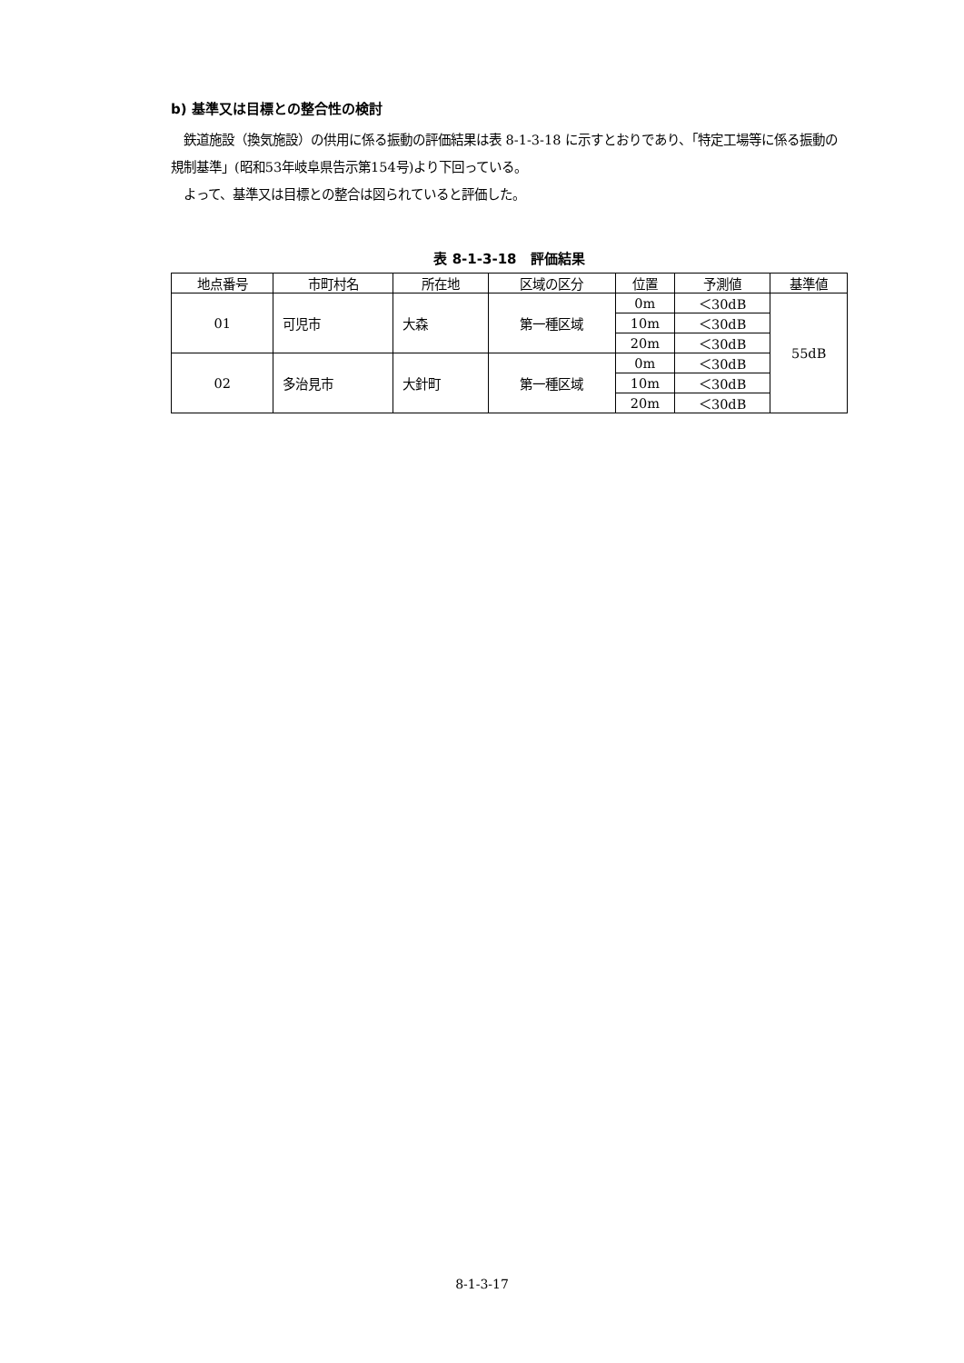b) 基準又は目標との整合性の検討
　鉄道施設（換気施設）の供用に係る振動の評価結果は表 8-1-3-18 に示すとおりであり、「特定工場等に係る振動の規制基準」(昭和53年岐阜県告示第154号)より下回っている。
　よって、基準又は目標との整合は図られていると評価した。
表 8-1-3-18　評価結果
| 地点番号 | 市町村名 | 所在地 | 区域の区分 | 位置 | 予測値 | 基準値 |
| --- | --- | --- | --- | --- | --- | --- |
| 01 | 可児市 | 大森 | 第一種区域 | 0m | ＜30dB | 55dB |
| | | | | 10m | ＜30dB | |
| | | | | 20m | ＜30dB | |
| 02 | 多治見市 | 大針町 | 第一種区域 | 0m | ＜30dB | |
| | | | | 10m | ＜30dB | |
| | | | | 20m | ＜30dB | |
8-1-3-17